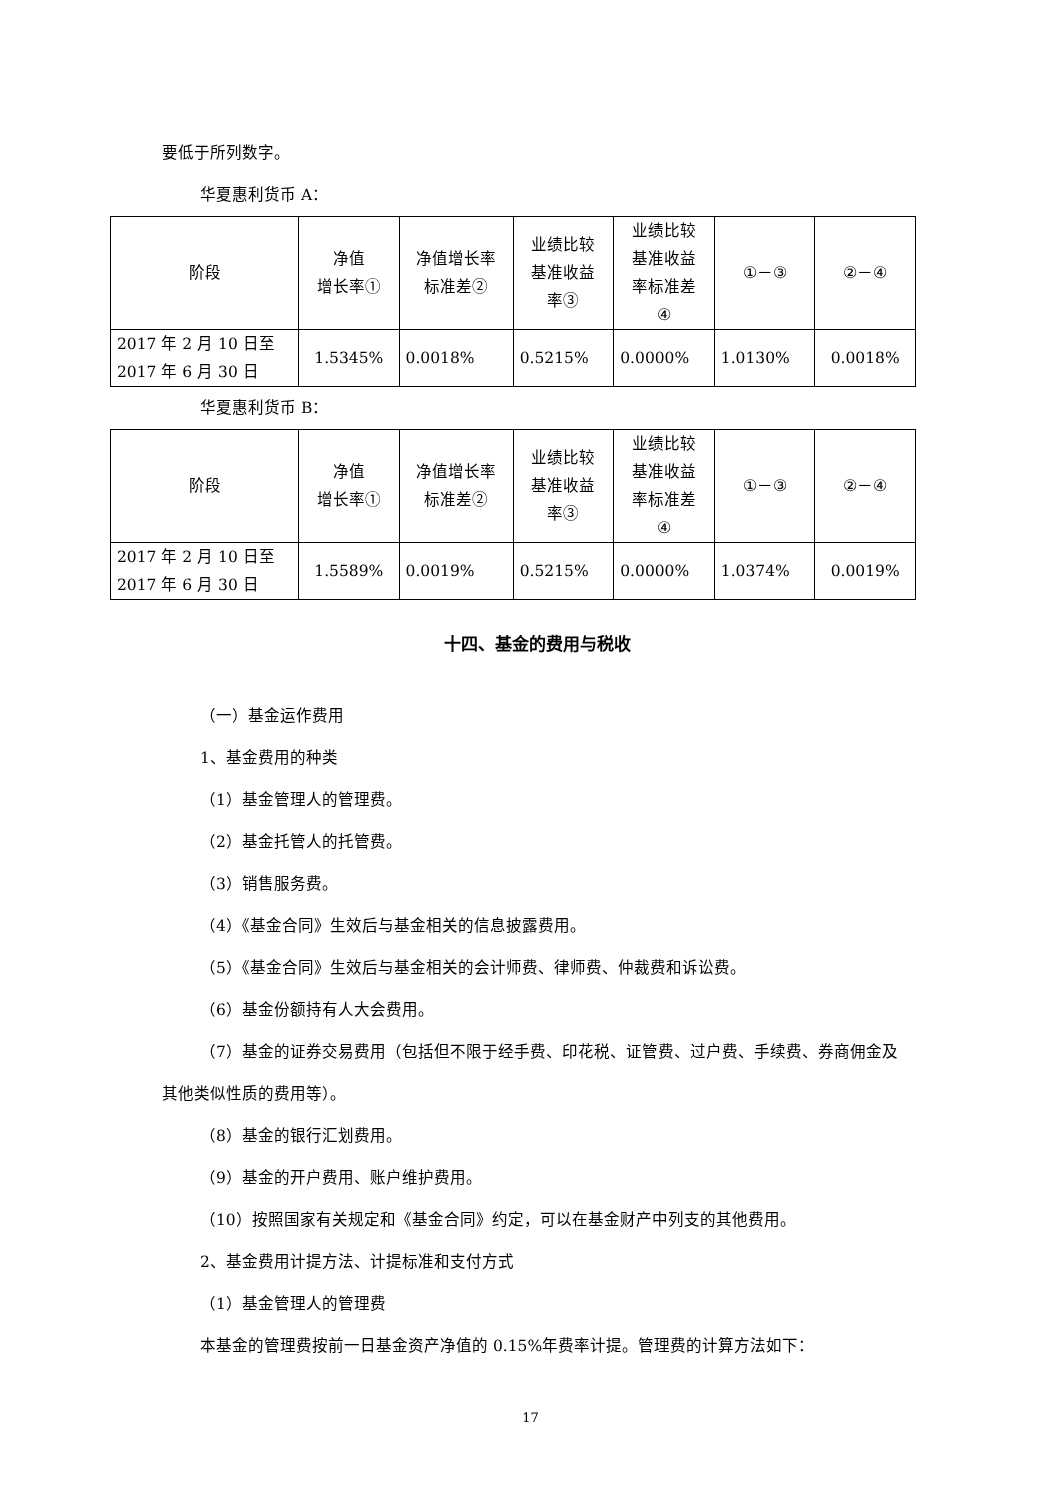要低于所列数字。
华夏惠利货币 A：
| 阶段 | 净值 增长率① | 净值增长率 标准差② | 业绩比较 基准收益 率③ | 业绩比较 基准收益 率标准差 ④ | ①－③ | ②－④ |
| 2017 年 2 月 10 日至 2017 年 6 月 30 日 | 1.5345% | 0.0018% | 0.5215% | 0.0000% | 1.0130% | 0.0018% |
华夏惠利货币 B：
| 阶段 | 净值 增长率① | 净值增长率 标准差② | 业绩比较 基准收益 率③ | 业绩比较 基准收益 率标准差 ④ | ①－③ | ②－④ |
| 2017 年 2 月 10 日至 2017 年 6 月 30 日 | 1.5589% | 0.0019% | 0.5215% | 0.0000% | 1.0374% | 0.0019% |
十四、基金的费用与税收
（一）基金运作费用
1、基金费用的种类
（1）基金管理人的管理费。
（2）基金托管人的托管费。
（3）销售服务费。
（4）《基金合同》生效后与基金相关的信息披露费用。
（5）《基金合同》生效后与基金相关的会计师费、律师费、仲裁费和诉讼费。
（6）基金份额持有人大会费用。
（7）基金的证券交易费用（包括但不限于经手费、印花税、证管费、过户费、手续费、券商佣金及其他类似性质的费用等）。
（8）基金的银行汇划费用。
（9）基金的开户费用、账户维护费用。
（10）按照国家有关规定和《基金合同》约定，可以在基金财产中列支的其他费用。
2、基金费用计提方法、计提标准和支付方式
（1）基金管理人的管理费
本基金的管理费按前一日基金资产净值的 0.15%年费率计提。管理费的计算方法如下：
17